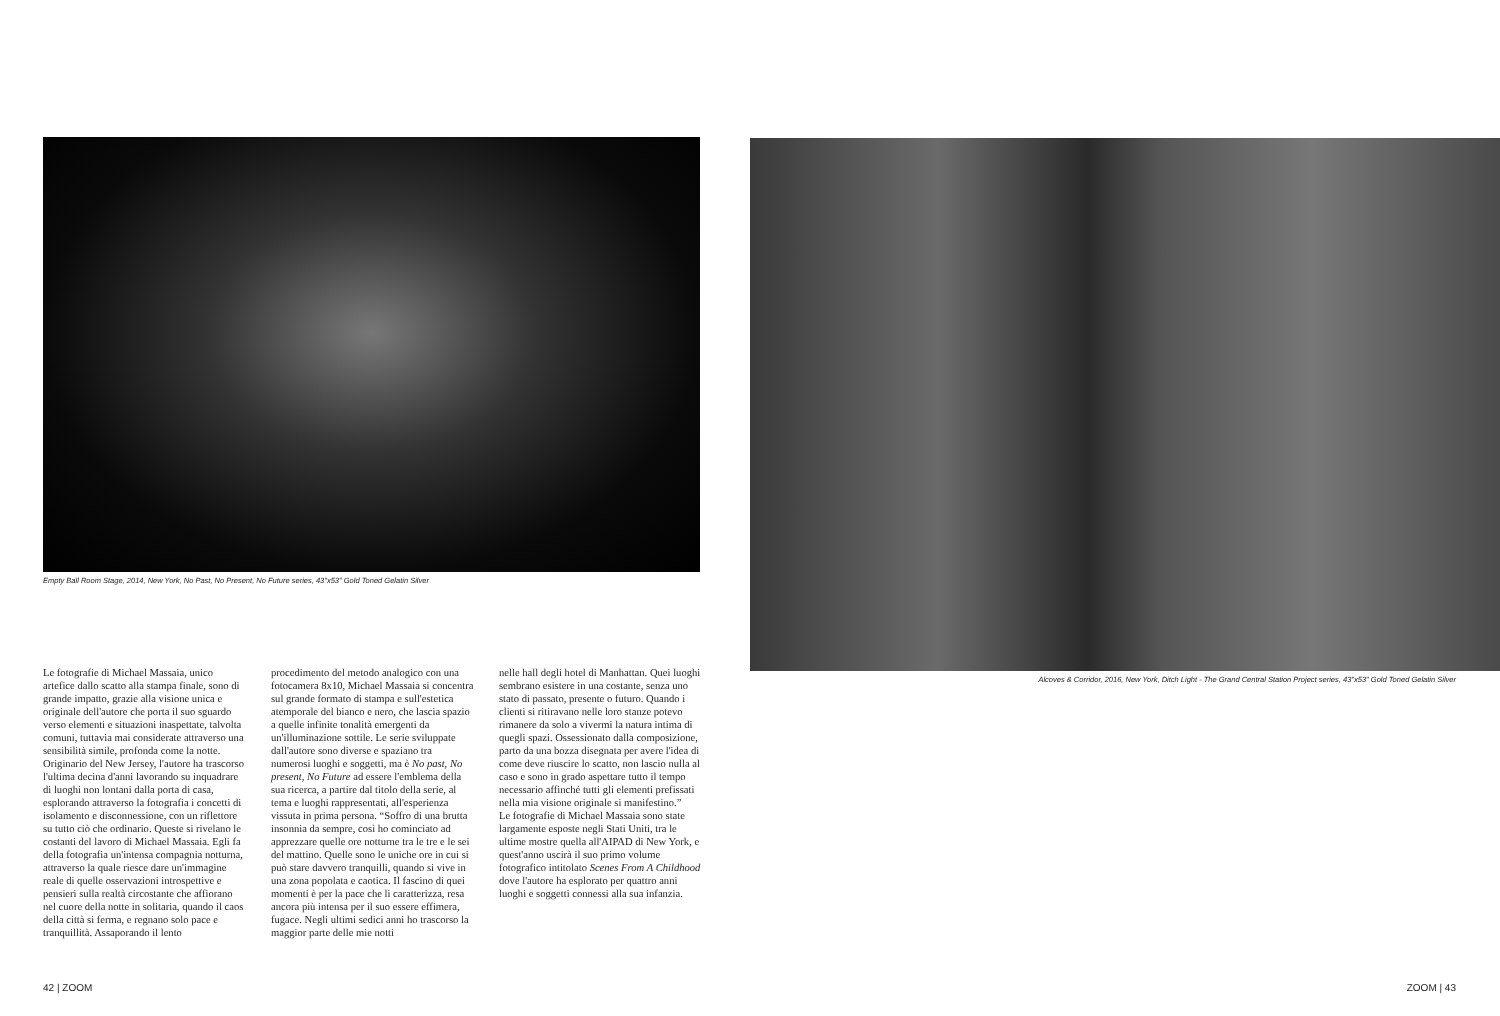Empty Ball Room Stage, 2014, New York, No Past, No Present, No Future series, 43"x53" Gold Toned Gelatin Silver
Alcoves & Corridor, 2016, New York, Ditch Light - The Grand Central Station Project series, 43"x53" Gold Toned Gelatin Silver
Le fotografie di Michael Massaia, unico artefice dallo scatto alla stampa finale, sono di grande impatto, grazie alla visione unica e originale dell'autore che porta il suo sguardo verso elementi e situazioni inaspettate, talvolta comuni, tuttavia mai considerate attraverso una sensibilità simile, profonda come la notte. Originario del New Jersey, l'autore ha trascorso l'ultima decina d'anni lavorando su inquadrare di luoghi non lontani dalla porta di casa, esplorando attraverso la fotografia i concetti di isolamento e disconnessione, con un riflettore su tutto ciò che ordinario. Queste si rivelano le costanti del lavoro di Michael Massaia. Egli fa della fotografia un'intensa compagnia notturna, attraverso la quale riesce dare un'immagine reale di quelle osservazioni introspettive e pensieri sulla realtà circostante che affiorano nel cuore della notte in solitaria, quando il caos della città si ferma, e regnano solo pace e tranquillità. Assaporando il lento
procedimento del metodo analogico con una fotocamera 8x10, Michael Massaia si concentra sul grande formato di stampa e sull'estetica atemporale del bianco e nero, che lascia spazio a quelle infinite tonalità emergenti da un'illuminazione sottile. Le serie sviluppate dall'autore sono diverse e spaziano tra numerosi luoghi e soggetti, ma è No past, No present, No Future ad essere l'emblema della sua ricerca, a partire dal titolo della serie, al tema e luoghi rappresentati, all'esperienza vissuta in prima persona. “Soffro di una brutta insonnia da sempre, così ho cominciato ad apprezzare quelle ore notturne tra le tre e le sei del mattino. Quelle sono le uniche ore in cui si può stare davvero tranquilli, quando si vive in una zona popolata e caotica. Il fascino di quei momenti è per la pace che li caratterizza, resa ancora più intensa per il suo essere effimera, fugace. Negli ultimi sedici anni ho trascorso la maggior parte delle mie notti
nelle hall degli hotel di Manhattan. Quei luoghi sembrano esistere in una costante, senza uno stato di passato, presente o futuro. Quando i clienti si ritiravano nelle loro stanze potevo rimanere da solo a vivermi la natura intima di quegli spazi. Ossessionato dalla composizione, parto da una bozza disegnata per avere l'idea di come deve riuscire lo scatto, non lascio nulla al caso e sono in grado aspettare tutto il tempo necessario affinché tutti gli elementi prefissati nella mia visione originale si manifestino.”
Le fotografie di Michael Massaia sono state largamente esposte negli Stati Uniti, tra le ultime mostre quella all'AIPAD di New York, e quest'anno uscirà il suo primo volume fotografico intitolato Scenes From A Childhood dove l'autore ha esplorato per quattro anni luoghi e soggetti connessi alla sua infanzia.
42 | ZOOM ZOOM | 43